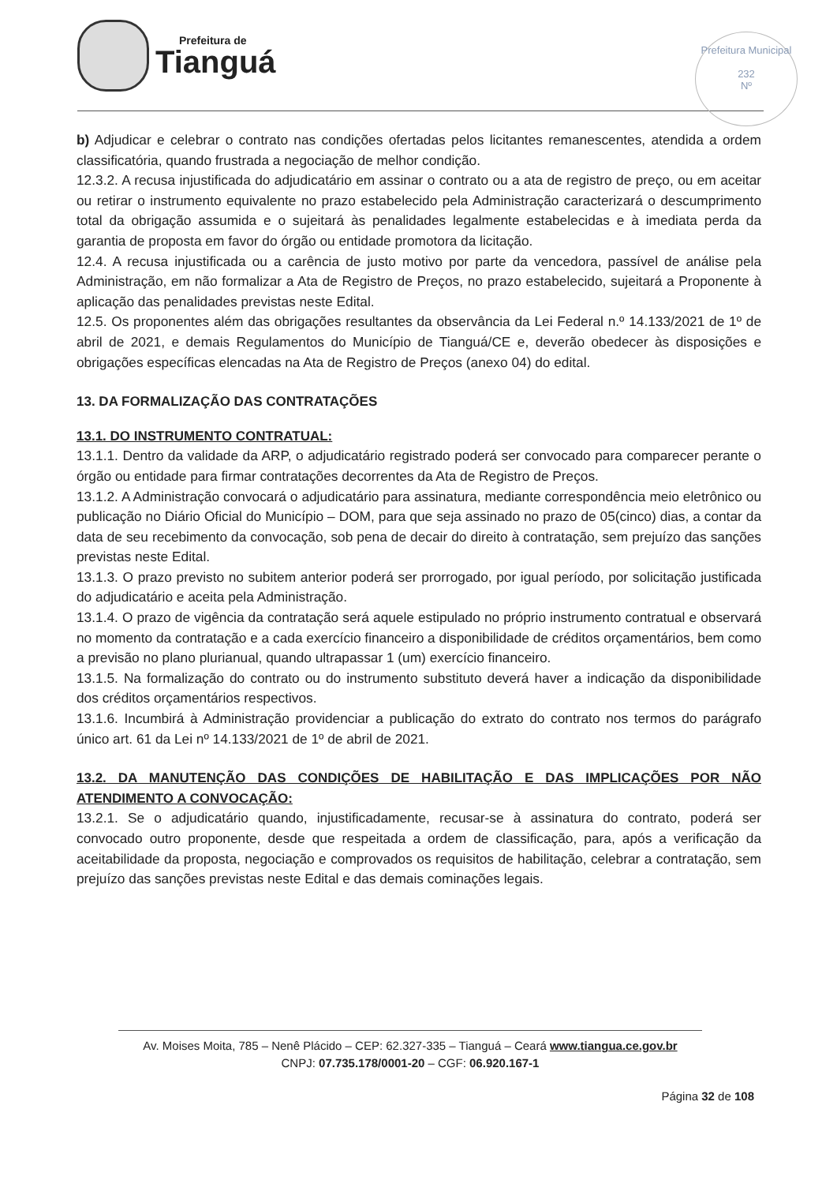Prefeitura de
Tianguá
Prefeitura Municipal
232
Nº
b) Adjudicar e celebrar o contrato nas condições ofertadas pelos licitantes remanescentes, atendida a ordem classificatória, quando frustrada a negociação de melhor condição.
12.3.2. A recusa injustificada do adjudicatário em assinar o contrato ou a ata de registro de preço, ou em aceitar ou retirar o instrumento equivalente no prazo estabelecido pela Administração caracterizará o descumprimento total da obrigação assumida e o sujeitará às penalidades legalmente estabelecidas e à imediata perda da garantia de proposta em favor do órgão ou entidade promotora da licitação.
12.4. A recusa injustificada ou a carência de justo motivo por parte da vencedora, passível de análise pela Administração, em não formalizar a Ata de Registro de Preços, no prazo estabelecido, sujeitará a Proponente à aplicação das penalidades previstas neste Edital.
12.5. Os proponentes além das obrigações resultantes da observância da Lei Federal n.º 14.133/2021 de 1º de abril de 2021, e demais Regulamentos do Município de Tianguá/CE e, deverão obedecer às disposições e obrigações específicas elencadas na Ata de Registro de Preços (anexo 04) do edital.
13. DA FORMALIZAÇÃO DAS CONTRATAÇÕES
13.1. DO INSTRUMENTO CONTRATUAL:
13.1.1. Dentro da validade da ARP, o adjudicatário registrado poderá ser convocado para comparecer perante o órgão ou entidade para firmar contratações decorrentes da Ata de Registro de Preços.
13.1.2. A Administração convocará o adjudicatário para assinatura, mediante correspondência meio eletrônico ou publicação no Diário Oficial do Município – DOM, para que seja assinado no prazo de 05(cinco) dias, a contar da data de seu recebimento da convocação, sob pena de decair do direito à contratação, sem prejuízo das sanções previstas neste Edital.
13.1.3. O prazo previsto no subitem anterior poderá ser prorrogado, por igual período, por solicitação justificada do adjudicatário e aceita pela Administração.
13.1.4. O prazo de vigência da contratação será aquele estipulado no próprio instrumento contratual e observará no momento da contratação e a cada exercício financeiro a disponibilidade de créditos orçamentários, bem como a previsão no plano plurianual, quando ultrapassar 1 (um) exercício financeiro.
13.1.5. Na formalização do contrato ou do instrumento substituto deverá haver a indicação da disponibilidade dos créditos orçamentários respectivos.
13.1.6. Incumbirá à Administração providenciar a publicação do extrato do contrato nos termos do parágrafo único art. 61 da Lei nº 14.133/2021 de 1º de abril de 2021.
13.2. DA MANUTENÇÃO DAS CONDIÇÕES DE HABILITAÇÃO E DAS IMPLICAÇÕES POR NÃO ATENDIMENTO A CONVOCAÇÃO:
13.2.1. Se o adjudicatário quando, injustificadamente, recusar-se à assinatura do contrato, poderá ser convocado outro proponente, desde que respeitada a ordem de classificação, para, após a verificação da aceitabilidade da proposta, negociação e comprovados os requisitos de habilitação, celebrar a contratação, sem prejuízo das sanções previstas neste Edital e das demais cominações legais.
Av. Moises Moita, 785 – Nenê Plácido – CEP: 62.327-335 – Tianguá – Ceará www.tiangua.ce.gov.br
CNPJ: 07.735.178/0001-20 – CGF: 06.920.167-1
Página 32 de 108